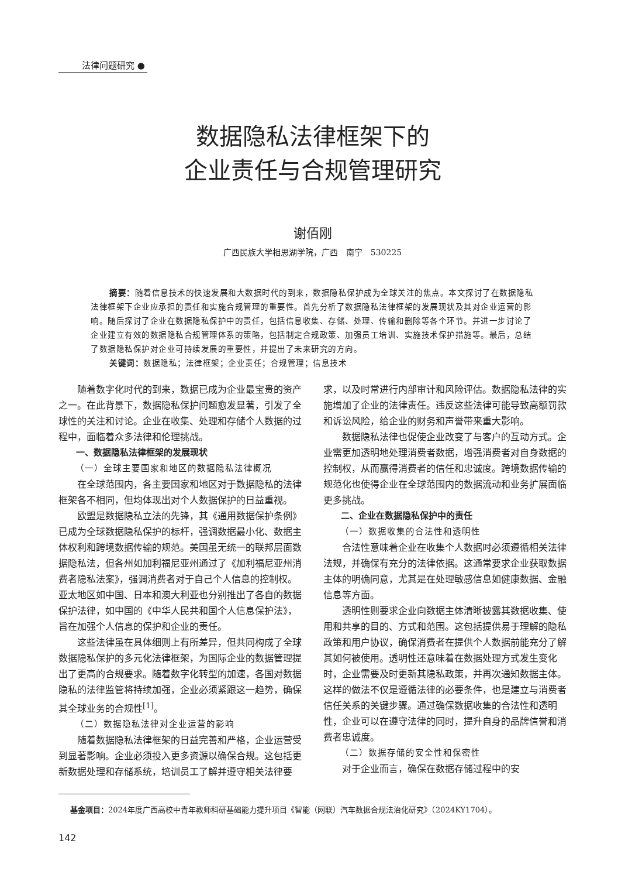法律问题研究 ●
数据隐私法律框架下的
企业责任与合规管理研究
谢佰刚
广西民族大学相思湖学院，广西　南宁　530225
摘要：随着信息技术的快速发展和大数据时代的到来，数据隐私保护成为全球关注的焦点。本文探讨了在数据隐私法律框架下企业应承担的责任和实施合规管理的重要性。首先分析了数据隐私法律框架的发展现状及其对企业运营的影响。随后探讨了企业在数据隐私保护中的责任，包括信息收集、存储、处理、传输和删除等各个环节。并进一步讨论了企业建立有效的数据隐私合规管理体系的策略，包括制定合规政策、加强员工培训、实施技术保护措施等。最后，总结了数据隐私保护对企业可持续发展的重要性，并提出了未来研究的方向。
关键词：数据隐私；法律框架；企业责任；合规管理；信息技术
随着数字化时代的到来，数据已成为企业最宝贵的资产之一。在此背景下，数据隐私保护问题愈发显著，引发了全球性的关注和讨论。企业在收集、处理和存储个人数据的过程中，面临着众多法律和伦理挑战。
一、数据隐私法律框架的发展现状
（一）全球主要国家和地区的数据隐私法律概况
在全球范围内，各主要国家和地区对于数据隐私的法律框架各不相同，但均体现出对个人数据保护的日益重视。
欧盟是数据隐私立法的先锋，其《通用数据保护条例》已成为全球数据隐私保护的标杆，强调数据最小化、数据主体权利和跨境数据传输的规范。美国虽无统一的联邦层面数据隐私法，但各州如加利福尼亚州通过了《加利福尼亚州消费者隐私法案》，强调消费者对于自己个人信息的控制权。亚太地区如中国、日本和澳大利亚也分别推出了各自的数据保护法律，如中国的《中华人民共和国个人信息保护法》，旨在加强个人信息的保护和企业的责任。
这些法律虽在具体细则上有所差异，但共同构成了全球数据隐私保护的多元化法律框架，为国际企业的数据管理提出了更高的合规要求。随着数字化转型的加速，各国对数据隐私的法律监管将持续加强，企业必须紧跟这一趋势，确保其全球业务的合规性<sup>[1]</sup>。
（二）数据隐私法律对企业运营的影响
随着数据隐私法律框架的日益完善和严格，企业运营受到显著影响。企业必须投入更多资源以确保合规。这包括更新数据处理和存储系统，培训员工了解并遵守相关法律要求，以及时常进行内部审计和风险评估。数据隐私法律的实施增加了企业的法律责任。违反这些法律可能导致高额罚款和诉讼风险，给企业的财务和声誉带来重大影响。
数据隐私法律也促使企业改变了与客户的互动方式。企业需更加透明地处理消费者数据，增强消费者对自身数据的控制权，从而赢得消费者的信任和忠诚度。跨境数据传输的规范化也使得企业在全球范围内的数据流动和业务扩展面临更多挑战。
二、企业在数据隐私保护中的责任
（一）数据收集的合法性和透明性
合法性意味着企业在收集个人数据时必须遵循相关法律法规，并确保有充分的法律依据。这通常要求企业获取数据主体的明确同意，尤其是在处理敏感信息如健康数据、金融信息等方面。
透明性则要求企业向数据主体清晰披露其数据收集、使用和共享的目的、方式和范围。这包括提供易于理解的隐私政策和用户协议，确保消费者在提供个人数据前能充分了解其如何被使用。透明性还意味着在数据处理方式发生变化时，企业需要及时更新其隐私政策，并再次通知数据主体。这样的做法不仅是遵循法律的必要条件，也是建立与消费者信任关系的关键步骤。通过确保数据收集的合法性和透明性，企业可以在遵守法律的同时，提升自身的品牌信誉和消费者忠诚度。
（二）数据存储的安全性和保密性
对于企业而言，确保在数据存储过程中的安
基金项目：2024年度广西高校中青年教师科研基础能力提升项目《智能（网联）汽车数据合规法治化研究》（2024KY1704）。
142